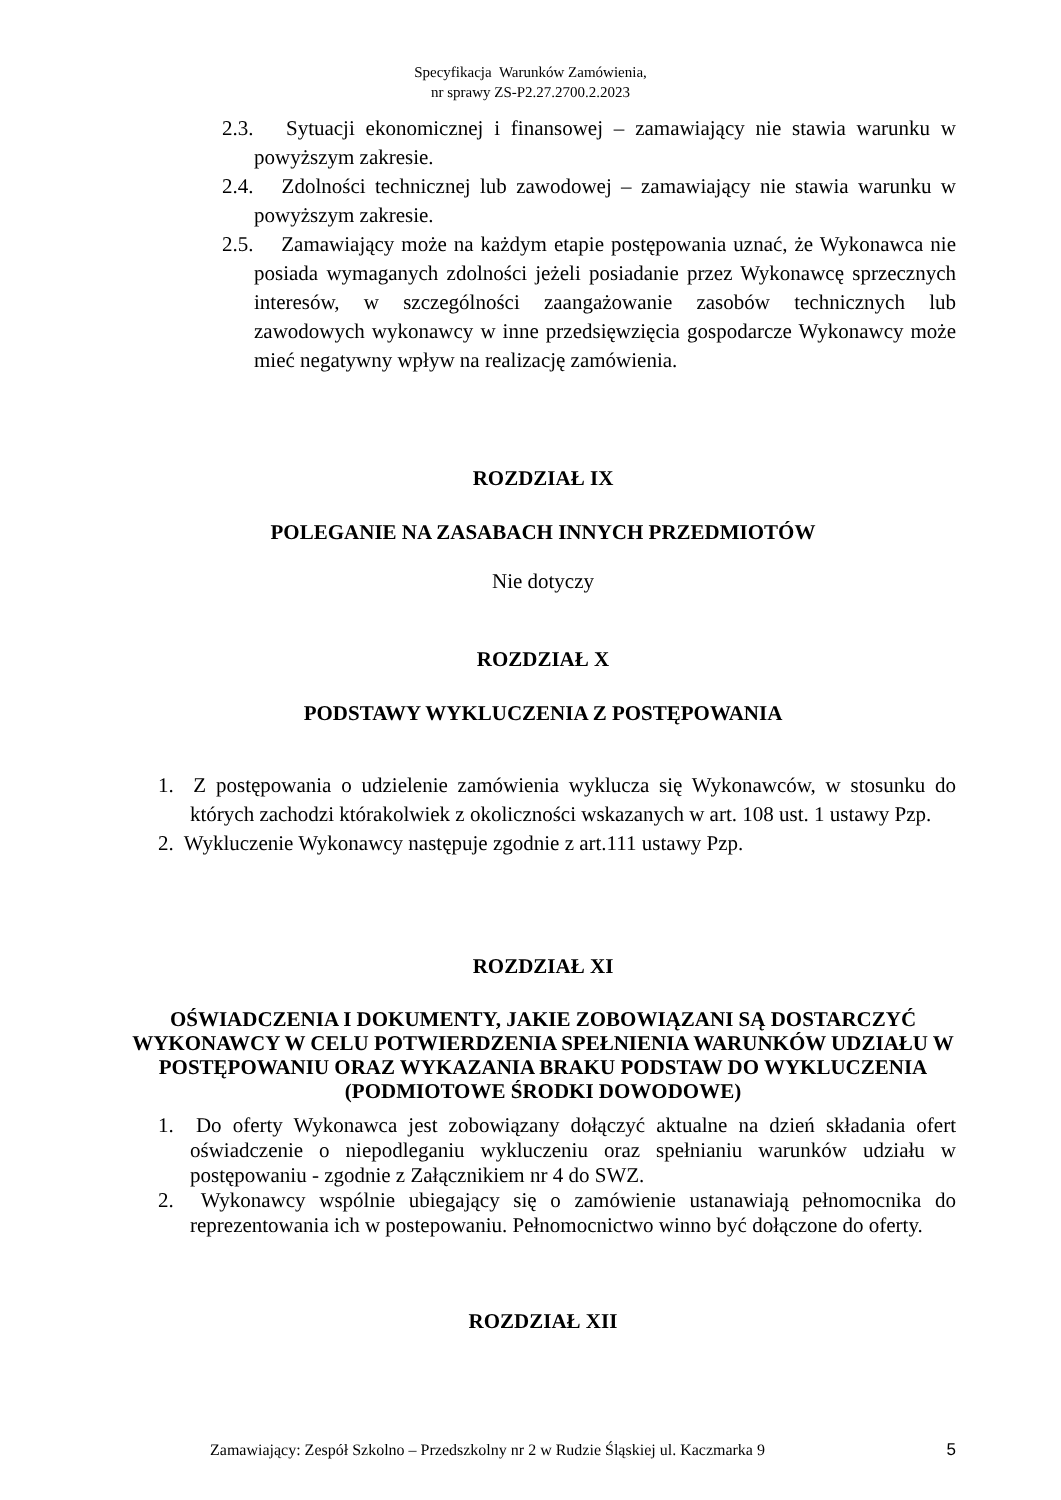Specyfikacja Warunków Zamówienia,
nr sprawy ZS-P2.27.2700.2.2023
2.3. Sytuacji ekonomicznej i finansowej – zamawiający nie stawia warunku w powyższym zakresie.
2.4. Zdolności technicznej lub zawodowej – zamawiający nie stawia warunku w powyższym zakresie.
2.5. Zamawiający może na każdym etapie postępowania uznać, że Wykonawca nie posiada wymaganych zdolności jeżeli posiadanie przez Wykonawcę sprzecznych interesów, w szczególności zaangażowanie zasobów technicznych lub zawodowych wykonawcy w inne przedsięwzięcia gospodarcze Wykonawcy może mieć negatywny wpływ na realizację zamówienia.
ROZDZIAŁ IX
POLEGANIE NA ZASABACH INNYCH PRZEDMIOTÓW
Nie dotyczy
ROZDZIAŁ X
PODSTAWY WYKLUCZENIA Z POSTĘPOWANIA
1. Z postępowania o udzielenie zamówienia wyklucza się Wykonawców, w stosunku do których zachodzi którakolwiek z okoliczności wskazanych w art. 108 ust. 1 ustawy Pzp.
2. Wykluczenie Wykonawcy następuje zgodnie z art.111 ustawy Pzp.
ROZDZIAŁ XI
OŚWIADCZENIA I DOKUMENTY, JAKIE ZOBOWIĄZANI SĄ DOSTARCZYĆ WYKONAWCY W CELU POTWIERDZENIA SPEŁNIENIA WARUNKÓW UDZIAŁU W POSTĘPOWANIU ORAZ WYKAZANIA BRAKU PODSTAW DO WYKLUCZENIA (PODMIOTOWE ŚRODKI DOWODOWE)
1. Do oferty Wykonawca jest zobowiązany dołączyć aktualne na dzień składania ofert oświadczenie o niepodleganiu wykluczeniu oraz spełnianiu warunków udziału w postępowaniu - zgodnie z Załącznikiem nr 4 do SWZ.
2. Wykonawcy wspólnie ubiegający się o zamówienie ustanawiają pełnomocnika do reprezentowania ich w postepowaniu. Pełnomocnictwo winno być dołączone do oferty.
ROZDZIAŁ XII
Zamawiający: Zespół Szkolno – Przedszkolny nr 2 w Rudzie Śląskiej ul. Kaczmarka 9 5